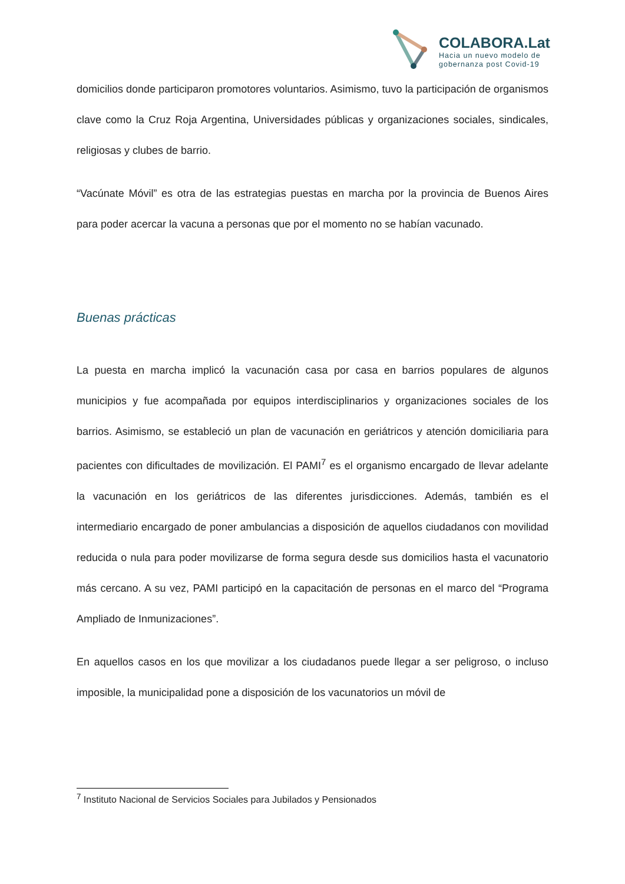COLABORA.Lat
Hacia un nuevo modelo de
gobernanza post Covid-19
domicilios donde participaron promotores voluntarios. Asimismo, tuvo la participación de organismos clave como la Cruz Roja Argentina, Universidades públicas y organizaciones sociales, sindicales, religiosas y clubes de barrio.
“Vacúnate Móvil” es otra de las estrategias puestas en marcha por la provincia de Buenos Aires para poder acercar la vacuna a personas que por el momento no se habían vacunado.
Buenas prácticas
La puesta en marcha implicó la vacunación casa por casa en barrios populares de algunos municipios y fue acompañada por equipos interdisciplinarios y organizaciones sociales de los barrios. Asimismo, se estableció un plan de vacunación en geriátricos y atención domiciliaria para pacientes con dificultades de movilización. El PAMI<sup>7</sup> es el organismo encargado de llevar adelante la vacunación en los geriátricos de las diferentes jurisdicciones. Además, también es el intermediario encargado de poner ambulancias a disposición de aquellos ciudadanos con movilidad reducida o nula para poder movilizarse de forma segura desde sus domicilios hasta el vacunatorio más cercano. A su vez, PAMI participó en la capacitación de personas en el marco del “Programa Ampliado de Inmunizaciones”.
En aquellos casos en los que movilizar a los ciudadanos puede llegar a ser peligroso, o incluso imposible, la municipalidad pone a disposición de los vacunatorios un móvil de
<sup>7</sup> Instituto Nacional de Servicios Sociales para Jubilados y Pensionados